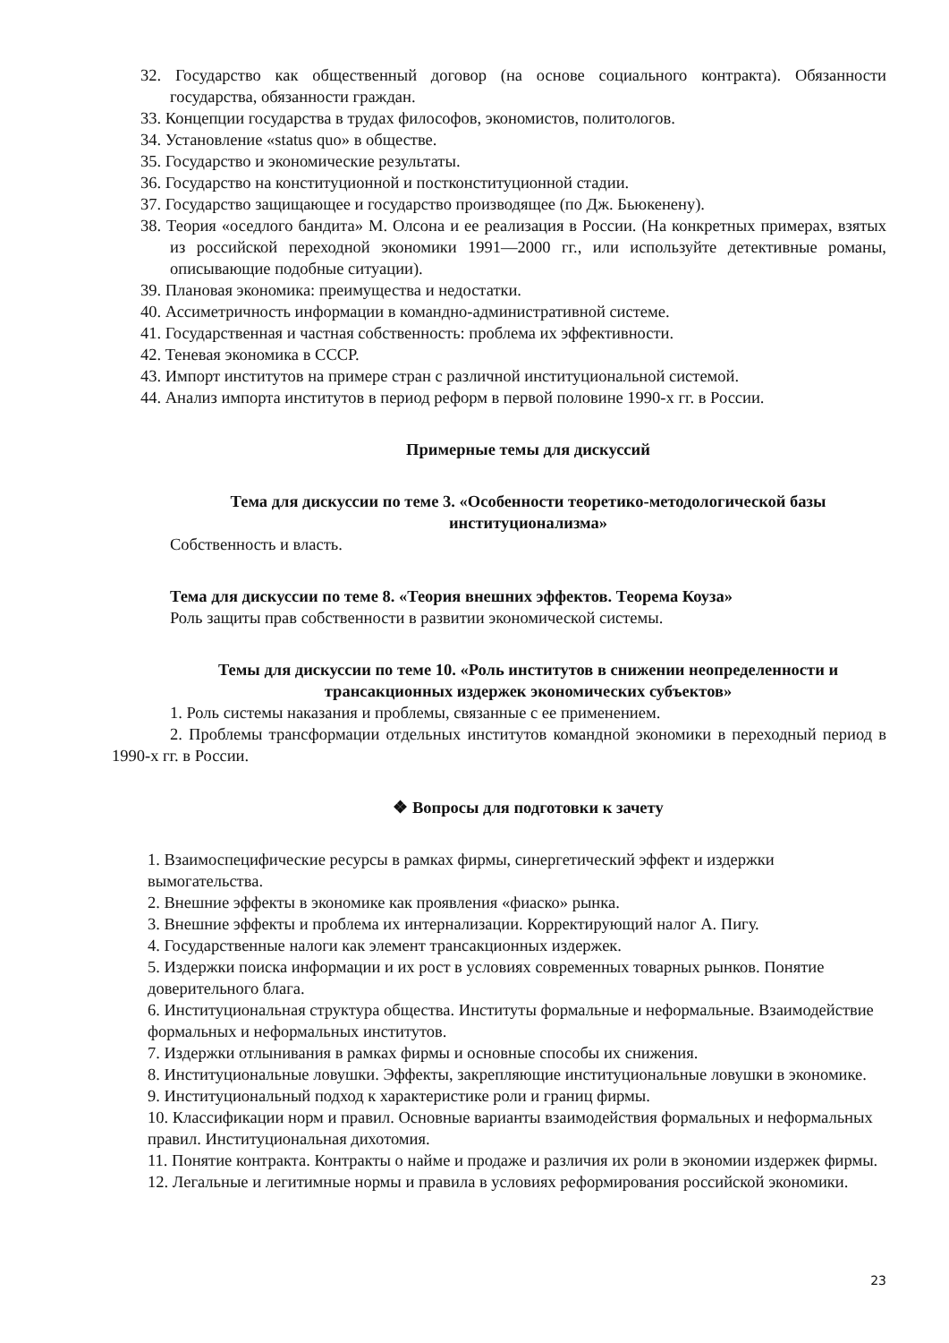32. Государство как общественный договор (на основе социального контракта). Обязанности государства, обязанности граждан.
33. Концепции государства в трудах философов, экономистов, политологов.
34. Установление «status quo» в обществе.
35. Государство и экономические результаты.
36. Государство на конституционной и постконституционной стадии.
37. Государство защищающее и государство производящее (по Дж. Бьюкенену).
38. Теория «оседлого бандита» М. Олсона и ее реализация в России. (На конкретных примерах, взятых из российской переходной экономики 1991—2000 гг., или используйте детективные романы, описывающие подобные ситуации).
39. Плановая экономика: преимущества и недостатки.
40. Ассиметричность информации в командно-административной системе.
41. Государственная и частная собственность: проблема их эффективности.
42. Теневая экономика в СССР.
43. Импорт институтов на примере стран с различной институциональной системой.
44. Анализ импорта институтов в период реформ в первой половине 1990-х гг. в России.
Примерные темы для дискуссий
Тема для дискуссии по теме 3. «Особенности теоретико-методологической базы институционализма»
Собственность и власть.
Тема для дискуссии по теме 8. «Теория внешних эффектов. Теорема Коуза»
Роль защиты прав собственности в развитии экономической системы.
Темы для дискуссии по теме 10. «Роль институтов в снижении неопределенности и трансакционных издержек экономических субъектов»
1. Роль системы наказания и проблемы, связанные с ее применением.
2. Проблемы трансформации отдельных институтов командной экономики в переходный период в 1990-х гг. в России.
❖ Вопросы для подготовки к зачету
1. Взаимоспецифические ресурсы в рамках фирмы, синергетический эффект и издержки вымогательства.
2. Внешние эффекты в экономике как проявления «фиаско» рынка.
3. Внешние эффекты и проблема их интернализации. Корректирующий налог А. Пигу.
4. Государственные налоги как элемент трансакционных издержек.
5. Издержки поиска информации и их рост в условиях современных товарных рынков. Понятие доверительного блага.
6. Институциональная структура общества. Институты формальные и неформальные. Взаимодействие формальных и неформальных институтов.
7. Издержки отлынивания в рамках фирмы и основные способы их снижения.
8. Институциональные ловушки. Эффекты, закрепляющие институциональные ловушки в экономике.
9. Институциональный подход к характеристике роли и границ фирмы.
10. Классификации норм и правил. Основные варианты взаимодействия формальных и неформальных правил. Институциональная дихотомия.
11. Понятие контракта. Контракты о найме и продаже и различия их роли в экономии издержек фирмы.
12. Легальные и легитимные нормы и правила в условиях реформирования российской экономики.
23